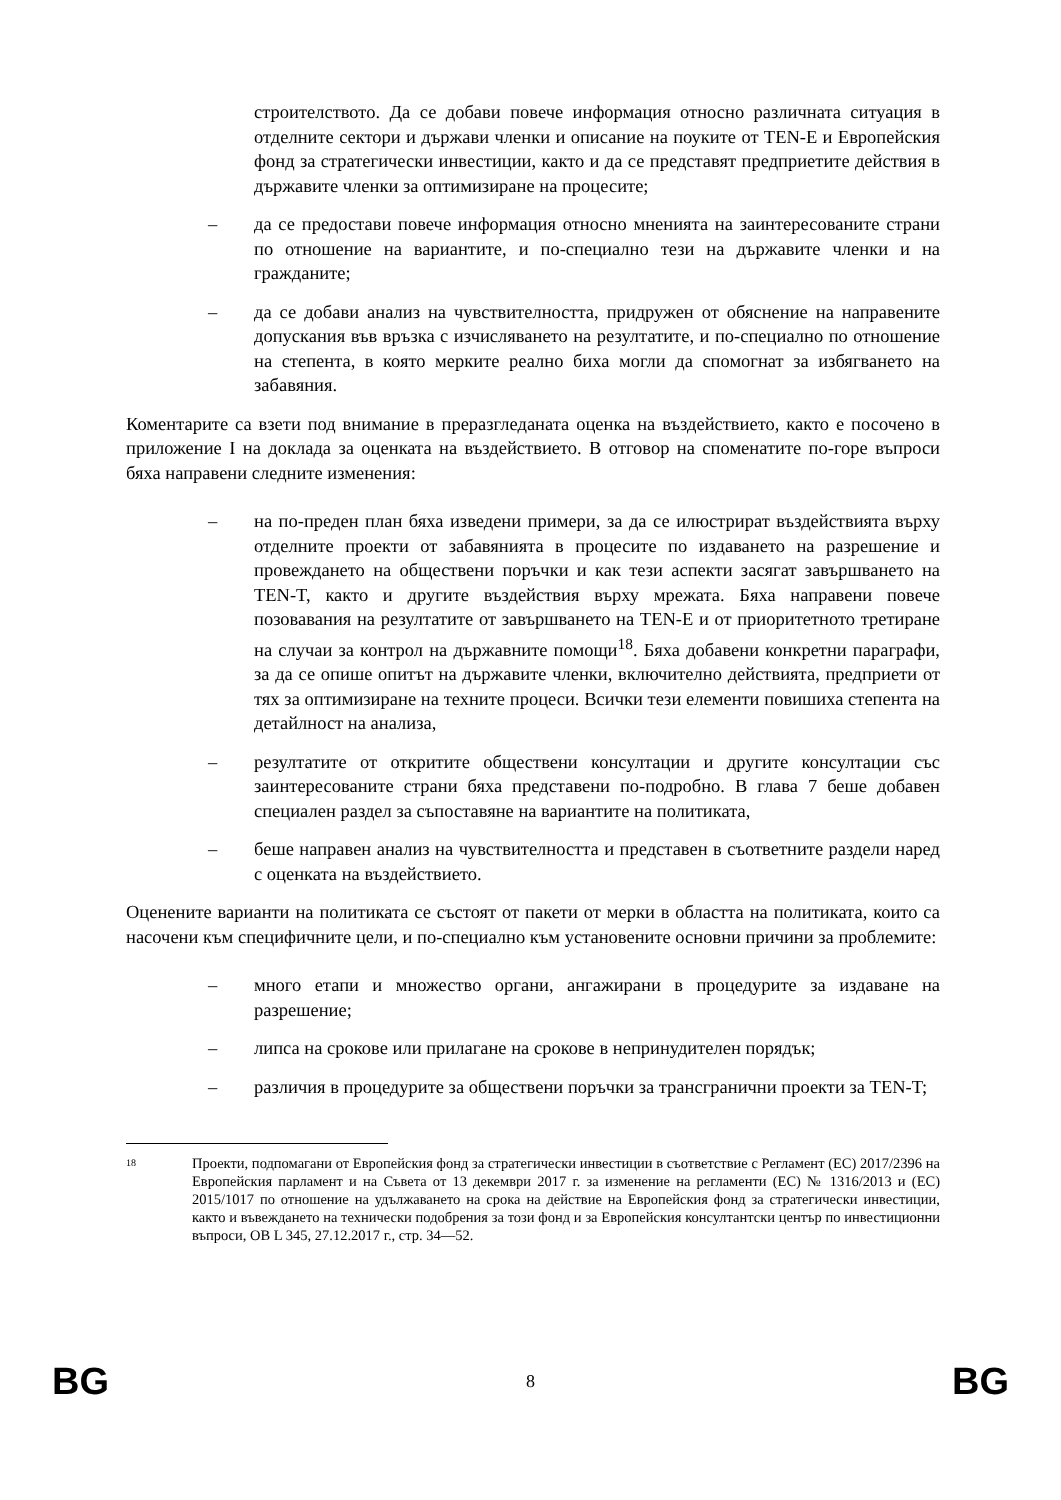строителството. Да се добави повече информация относно различната ситуация в отделните сектори и държави членки и описание на поуките от TEN-E и Европейския фонд за стратегически инвестиции, както и да се представят предприетите действия в държавите членки за оптимизиране на процесите;
– да се предостави повече информация относно мненията на заинтересованите страни по отношение на вариантите, и по-специално тези на държавите членки и на гражданите;
– да се добави анализ на чувствителността, придружен от обяснение на направените допускания във връзка с изчисляването на резултатите, и по-специално по отношение на степента, в която мерките реално биха могли да спомогнат за избягването на забавяния.
Коментарите са взети под внимание в преразгледаната оценка на въздействието, както е посочено в приложение I на доклада за оценката на въздействието. В отговор на споменатите по-горе въпроси бяха направени следните изменения:
– на по-преден план бяха изведени примери, за да се илюстрират въздействията върху отделните проекти от забавянията в процесите по издаването на разрешение и провеждането на обществени поръчки и как тези аспекти засягат завършването на TEN-T, както и другите въздействия върху мрежата. Бяха направени повече позовавания на резултатите от завършването на TEN-E и от приоритетното третиране на случаи за контрол на държавните помощи<sup>18</sup>. Бяха добавени конкретни параграфи, за да се опише опитът на държавите членки, включително действията, предприети от тях за оптимизиране на техните процеси. Всички тези елементи повишиха степента на детайлност на анализа,
– резултатите от откритите обществени консултации и другите консултации със заинтересованите страни бяха представени по-подробно. В глава 7 беше добавен специален раздел за съпоставяне на вариантите на политиката,
– беше направен анализ на чувствителността и представен в съответните раздели наред с оценката на въздействието.
Оценените варианти на политиката се състоят от пакети от мерки в областта на политиката, които са насочени към специфичните цели, и по-специално към установените основни причини за проблемите:
– много етапи и множество органи, ангажирани в процедурите за издаване на разрешение;
– липса на срокове или прилагане на срокове в непринудителен порядък;
– различия в процедурите за обществени поръчки за трансгранични проекти за TEN-T;
18 Проекти, подпомагани от Европейския фонд за стратегически инвестиции в съответствие с Регламент (ЕС) 2017/2396 на Европейския парламент и на Съвета от 13 декември 2017 г. за изменение на регламенти (ЕС) № 1316/2013 и (ЕС) 2015/1017 по отношение на удължаването на срока на действие на Европейския фонд за стратегически инвестиции, както и въвеждането на технически подобрения за този фонд и за Европейския консултантски център по инвестиционни въпроси, ОВ L 345, 27.12.2017 г., стр. 34—52.
BG 8 BG